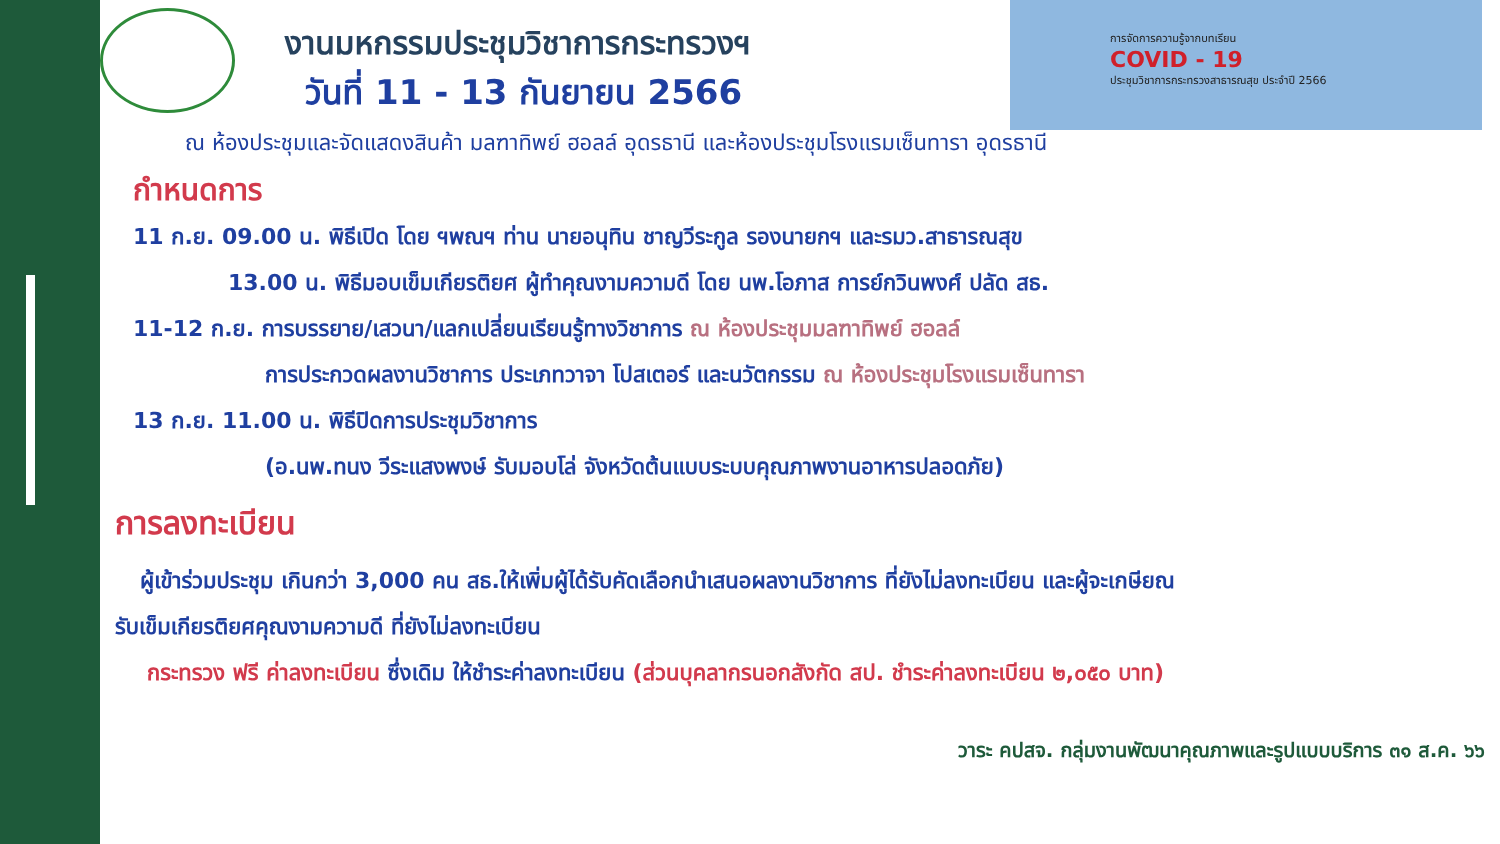การจัดการความรู้จากบทเรียน
COVID - 19
ประชุมวิชาการกระทรวงสาธารณสุข ประจำปี 2566
งานมหกรรมประชุมวิชาการกระทรวงฯ
วันที่ 11 - 13 กันยายน 2566
ณ ห้องประชุมและจัดแสดงสินค้า มลฑาทิพย์ ฮอลล์ อุดรธานี และห้องประชุมโรงแรมเซ็นทารา อุดรธานี
กำหนดการ
11 ก.ย. 09.00 น. พิธีเปิด โดย ฯพณฯ ท่าน นายอนุทิน ชาญวีระกูล รองนายกฯ และรมว.สาธารณสุข
13.00 น. พิธีมอบเข็มเกียรติยศ ผู้ทำคุณงามความดี โดย นพ.โอภาส การย์กวินพงศ์ ปลัด สธ.
11-12 ก.ย. การบรรยาย/เสวนา/แลกเปลี่ยนเรียนรู้ทางวิชาการ ณ ห้องประชุมมลฑาทิพย์ ฮอลล์
การประกวดผลงานวิชาการ ประเภทวาจา โปสเตอร์ และนวัตกรรม ณ ห้องประชุมโรงแรมเซ็นทารา
13 ก.ย. 11.00 น. พิธีปิดการประชุมวิชาการ
(อ.นพ.ทนง วีระแสงพงษ์ รับมอบโล่ จังหวัดต้นแบบระบบคุณภาพงานอาหารปลอดภัย)
การลงทะเบียน
ผู้เข้าร่วมประชุม เกินกว่า 3,000 คน สธ.ให้เพิ่มผู้ได้รับคัดเลือกนำเสนอผลงานวิชาการ ที่ยังไม่ลงทะเบียน และผู้จะเกษียณ
รับเข็มเกียรติยศคุณงามความดี ที่ยังไม่ลงทะเบียน
กระทรวง ฟรี ค่าลงทะเบียน ซึ่งเดิม ให้ชำระค่าลงทะเบียน (ส่วนบุคลากรนอกสังกัด สป. ชำระค่าลงทะเบียน ๒,๐๕๐ บาท)
วาระ คปสจ. กลุ่มงานพัฒนาคุณภาพและรูปแบบบริการ ๓๑ ส.ค. ๖๖